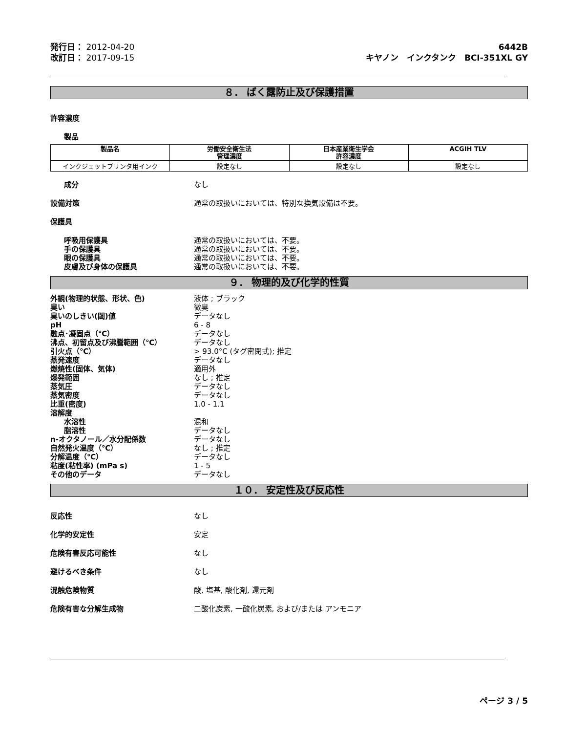発行日： 2012-04-20
改訂日： 2017-09-15
6442B
キヤノン　インクタンク　BCI-351XL GY
８． ばく露防止及び保護措置
許容濃度
製品
| 製品名 | 労働安全衛生法 管理濃度 | 日本産業衛生学会 許容濃度 | ACGIH TLV |
| --- | --- | --- | --- |
| インクジェットプリンタ用インク | 設定なし | 設定なし | 設定なし |
成分 なし
設備対策 通常の取扱いにおいては、特別な換気設備は不要。
保護具
呼吸用保護具 通常の取扱いにおいては、不要。
手の保護具 通常の取扱いにおいては、不要。
眼の保護具 通常の取扱いにおいては、不要。
皮膚及び身体の保護具 通常の取扱いにおいては、不要。
９． 物理的及び化学的性質
外観(物理的状態、形状、色) 液体 ; ブラック
臭い 微臭
臭いのしきい(閾)値 データなし
pH 6 - 8
融点･凝固点（℃） データなし
沸点、初留点及び沸騰範囲（℃） データなし
引火点（℃） > 93.0°C (タグ密閉式); 推定
蒸発速度 データなし
燃焼性(固体、気体) 適用外
爆発範囲 なし ; 推定
蒸気圧 データなし
蒸気密度 データなし
比重(密度) 1.0 - 1.1
溶解度
水溶性 混和
脂溶性 データなし
n-オクタノール／水分配係数 データなし
自然発火温度（℃） なし ; 推定
分解温度（℃） データなし
粘度(粘性率) (mPa s) 1 - 5
その他のデータ データなし
１０． 安定性及び反応性
反応性 なし
化学的安定性 安定
危険有害反応可能性 なし
避けるべき条件 なし
混触危険物質 酸, 塩基, 酸化剤, 還元剤
危険有害な分解生成物 二酸化炭素, 一酸化炭素, および/または アンモニア
ページ 3 / 5